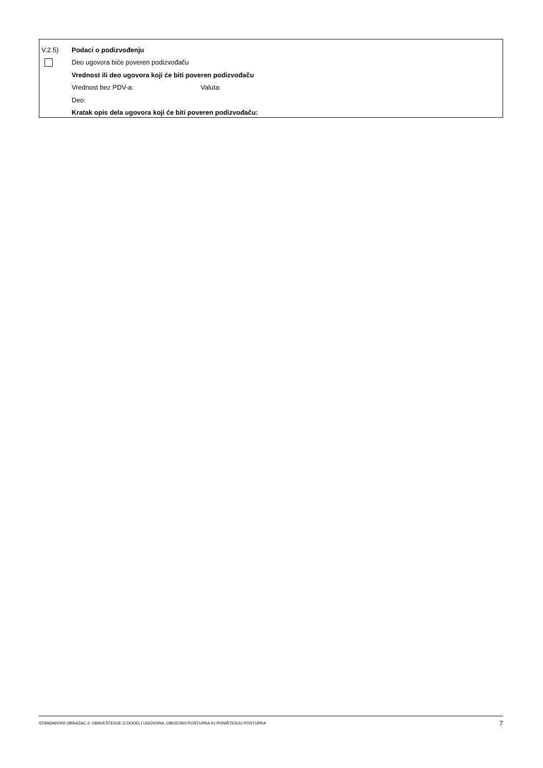V.2.5) Podaci o podizvođenju
Deo ugovora biće poveren podizvođaču
Vrednost ili deo ugovora koji će biti poveren podizvođaču
Vrednost bez PDV-a: Valuta:
Deo:
Kratak opis dela ugovora koji će biti poveren podizvođaču:
STANDARDNI OBRAZAC 3: OBAVEŠTENJE O DODELI UGOVORA, OBUSTAVI POSTUPKA ILI PONIŠTENJU POSTUPKA 7